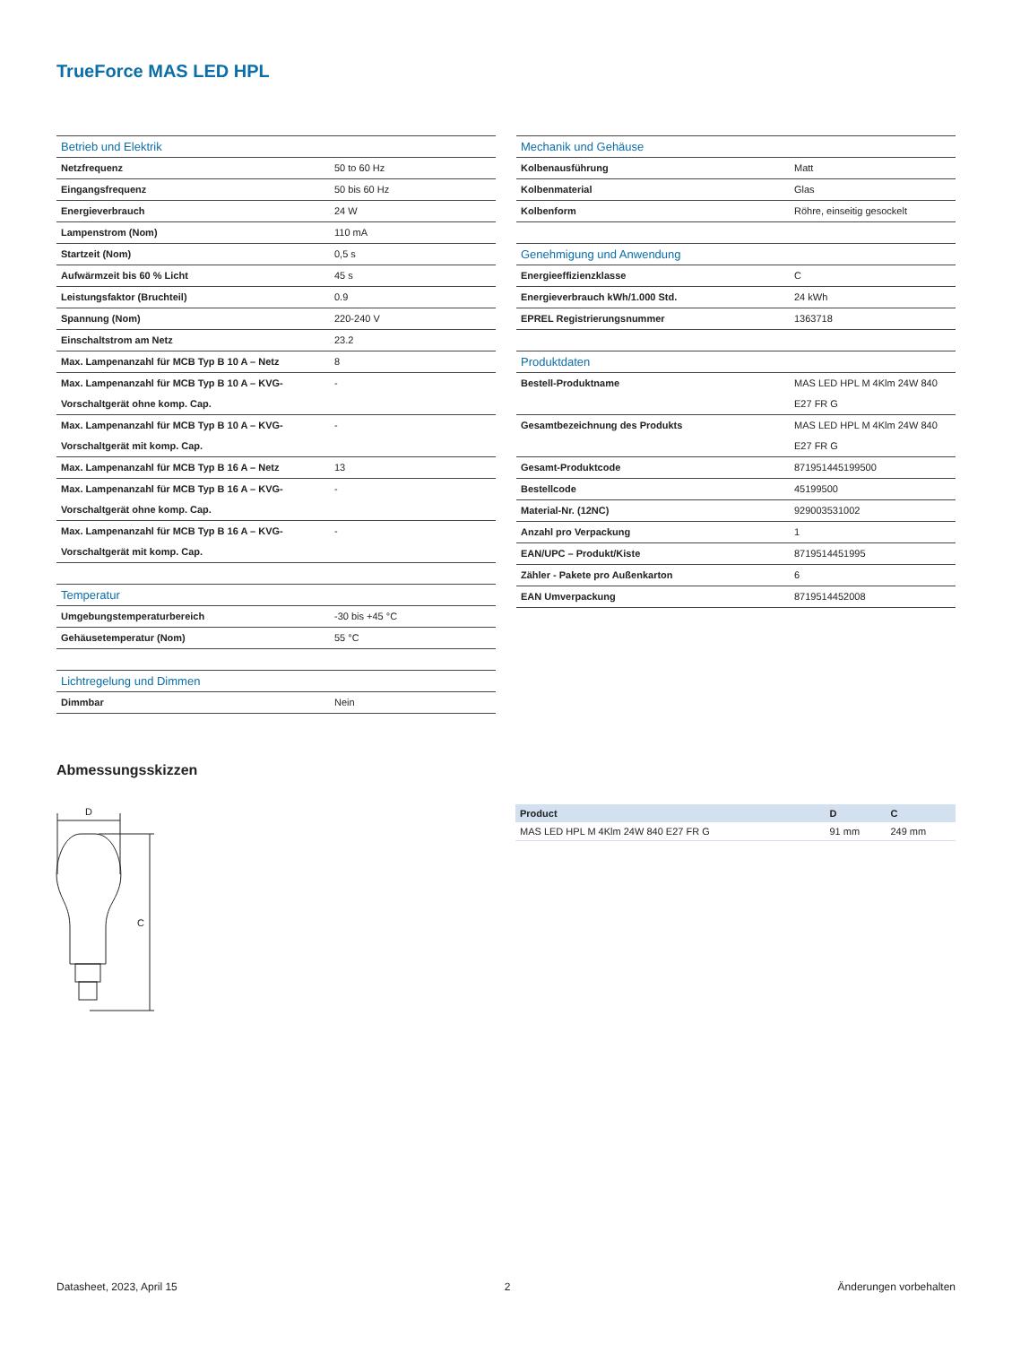TrueForce MAS LED HPL
| Betrieb und Elektrik | |
| --- | --- |
| Netzfrequenz | 50 to 60 Hz |
| Eingangsfrequenz | 50 bis 60 Hz |
| Energieverbrauch | 24 W |
| Lampenstrom (Nom) | 110 mA |
| Startzeit (Nom) | 0,5 s |
| Aufwärmzeit bis 60 % Licht | 45 s |
| Leistungsfaktor (Bruchteil) | 0.9 |
| Spannung (Nom) | 220-240 V |
| Einschaltstrom am Netz | 23.2 |
| Max. Lampenanzahl für MCB Typ B 10 A – Netz | 8 |
| Max. Lampenanzahl für MCB Typ B 10 A – KVG-Vorschaltgerät ohne komp. Cap. | - |
| Max. Lampenanzahl für MCB Typ B 10 A – KVG-Vorschaltgerät mit komp. Cap. | - |
| Max. Lampenanzahl für MCB Typ B 16 A – Netz | 13 |
| Max. Lampenanzahl für MCB Typ B 16 A – KVG-Vorschaltgerät ohne komp. Cap. | - |
| Max. Lampenanzahl für MCB Typ B 16 A – KVG-Vorschaltgerät mit komp. Cap. | - |
| Temperatur | |
| --- | --- |
| Umgebungstemperaturbereich | -30 bis +45 °C |
| Gehäusetemperatur (Nom) | 55 °C |
| Lichtregelung und Dimmen | |
| --- | --- |
| Dimmbar | Nein |
| Mechanik und Gehäuse | |
| --- | --- |
| Kolbenausführung | Matt |
| Kolbenmaterial | Glas |
| Kolbenform | Röhre, einseitig gesockelt |
| Genehmigung und Anwendung | |
| --- | --- |
| Energieeffizienzklasse | C |
| Energieverbrauch kWh/1.000 Std. | 24 kWh |
| EPREL Registrierungsnummer | 1363718 |
| Produktdaten | |
| --- | --- |
| Bestell-Produktname | MAS LED HPL M 4Klm 24W 840 E27 FR G |
| Gesamtbezeichnung des Produkts | MAS LED HPL M 4Klm 24W 840 E27 FR G |
| Gesamt-Produktcode | 871951445199500 |
| Bestellcode | 45199500 |
| Material-Nr. (12NC) | 929003531002 |
| Anzahl pro Verpackung | 1 |
| EAN/UPC – Produkt/Kiste | 8719514451995 |
| Zähler - Pakete pro Außenkarton | 6 |
| EAN Umverpackung | 8719514452008 |
Abmessungsskizzen
D
C
| Product | D | C |
| --- | --- | --- |
| MAS LED HPL M 4Klm 24W 840 E27 FR G | 91 mm | 249 mm |
Datasheet, 2023, April 15 2 Änderungen vorbehalten